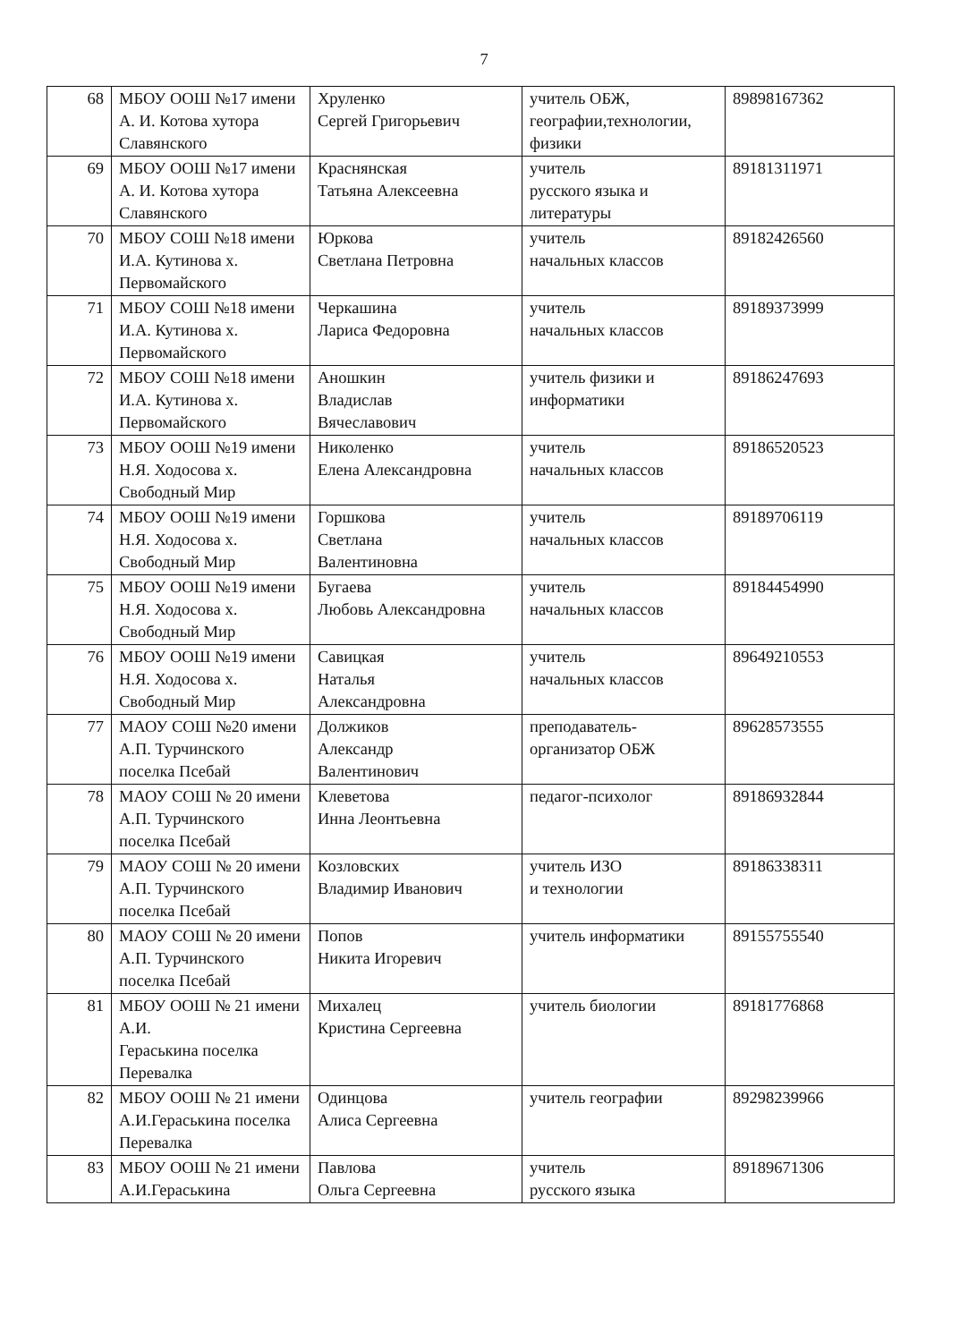7
| 68 | МБОУ ООШ №17 имени А. И. Котова хутора Славянского | Хруленко Сергей Григорьевич | учитель ОБЖ, географии,технологии, физики | 89898167362 |
| 69 | МБОУ ООШ №17 имени А. И. Котова хутора Славянского | Краснянская Татьяна Алексеевна | учитель русского языка и литературы | 89181311971 |
| 70 | МБОУ СОШ №18 имени И.А. Кутинова х. Первомайского | Юркова Светлана Петровна | учитель начальных классов | 89182426560 |
| 71 | МБОУ СОШ №18 имени И.А. Кутинова х. Первомайского | Черкашина Лариса Федоровна | учитель начальных классов | 89189373999 |
| 72 | МБОУ СОШ №18 имени И.А. Кутинова х. Первомайского | Аношкин Владислав Вячеславович | учитель физики и информатики | 89186247693 |
| 73 | МБОУ ООШ №19 имени Н.Я. Ходосова х. Свободный Мир | Николенко Елена Александровна | учитель начальных классов | 89186520523 |
| 74 | МБОУ ООШ №19 имени Н.Я. Ходосова х. Свободный Мир | Горшкова Светлана Валентиновна | учитель начальных классов | 89189706119 |
| 75 | МБОУ ООШ №19 имени Н.Я. Ходосова х. Свободный Мир | Бугаева Любовь Александровна | учитель начальных классов | 89184454990 |
| 76 | МБОУ ООШ №19 имени Н.Я. Ходосова х. Свободный Мир | Савицкая Наталья Александровна | учитель начальных классов | 89649210553 |
| 77 | МАОУ СОШ №20 имени А.П. Турчинского поселка Псебай | Должиков Александр Валентинович | преподаватель-организатор ОБЖ | 89628573555 |
| 78 | МАОУ СОШ № 20 имени А.П. Турчинского поселка Псебай | Клеветова Инна Леонтьевна | педагог-психолог | 89186932844 |
| 79 | МАОУ СОШ № 20 имени А.П. Турчинского поселка Псебай | Козловских Владимир Иванович | учитель ИЗО и технологии | 89186338311 |
| 80 | МАОУ СОШ № 20 имени А.П. Турчинского поселка Псебай | Попов Никита Игоревич | учитель информатики | 89155755540 |
| 81 | МБОУ ООШ № 21 имени А.И. Гераськина поселка Перевалка | Михалец Кристина Сергеевна | учитель биологии | 89181776868 |
| 82 | МБОУ ООШ № 21 имени А.И.Гераськина поселка Перевалка | Одинцова Алиса Сергеевна | учитель географии | 89298239966 |
| 83 | МБОУ ООШ № 21 имени А.И.Гераськина | Павлова Ольга Сергеевна | учитель русского языка | 89189671306 |